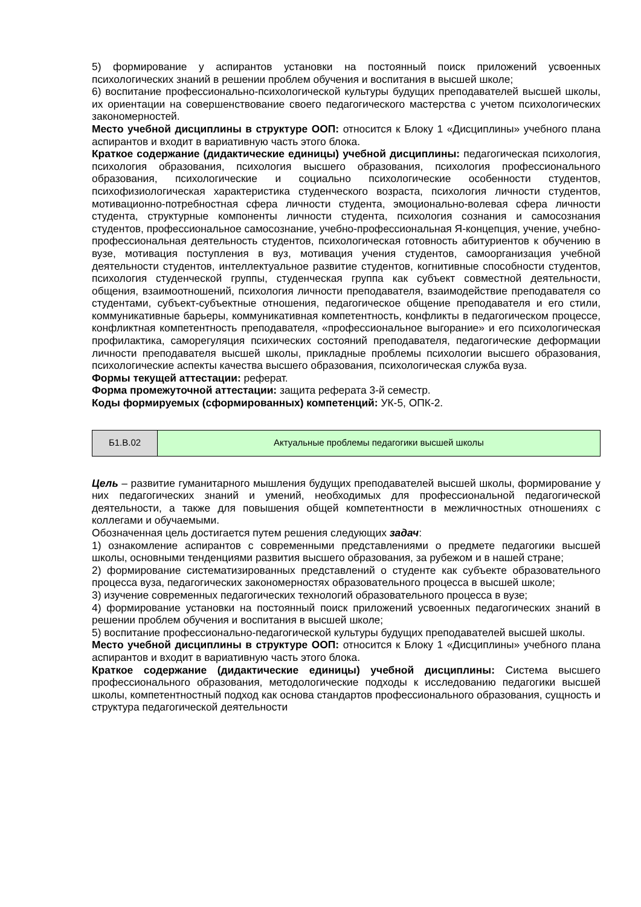5) формирование у аспирантов установки на постоянный поиск приложений усвоенных психологических знаний в решении проблем обучения и воспитания в высшей школе;
6) воспитание профессионально-психологической культуры будущих преподавателей высшей школы, их ориентации на совершенствование своего педагогического мастерства с учетом психологических закономерностей.
Место учебной дисциплины в структуре ООП: относится к Блоку 1 «Дисциплины» учебного плана аспирантов и входит в вариативную часть этого блока.
Краткое содержание (дидактические единицы) учебной дисциплины: педагогическая психология, психология образования, психология высшего образования, психология профессионального образования, психологические и социально психологические особенности студентов, психофизиологическая характеристика студенческого возраста, психология личности студентов, мотивационно-потребностная сфера личности студента, эмоционально-волевая сфера личности студента, структурные компоненты личности студента, психология сознания и самосознания студентов, профессиональное самосознание, учебно-профессиональная Я-концепция, учение, учебно-профессиональная деятельность студентов, психологическая готовность абитуриентов к обучению в вузе, мотивация поступления в вуз, мотивация учения студентов, самоорганизация учебной деятельности студентов, интеллектуальное развитие студентов, когнитивные способности студентов, психология студенческой группы, студенческая группа как субъект совместной деятельности, общения, взаимоотношений, психология личности преподавателя, взаимодействие преподавателя со студентами, субъект-субъектные отношения, педагогическое общение преподавателя и его стили, коммуникативные барьеры, коммуникативная компетентность, конфликты в педагогическом процессе, конфликтная компетентность преподавателя, «профессиональное выгорание» и его психологическая профилактика, саморегуляция психических состояний преподавателя, педагогические деформации личности преподавателя высшей школы, прикладные проблемы психологии высшего образования, психологические аспекты качества высшего образования, психологическая служба вуза.
Формы текущей аттестации: реферат.
Форма промежуточной аттестации: защита реферата 3-й семестр.
Коды формируемых (сформированных) компетенций: УК-5, ОПК-2.
| Б1.В.02 | Актуальные проблемы педагогики высшей школы |
Цель – развитие гуманитарного мышления будущих преподавателей высшей школы, формирование у них педагогических знаний и умений, необходимых для профессиональной педагогической деятельности, а также для повышения общей компетентности в межличностных отношениях с коллегами и обучаемыми.
Обозначенная цель достигается путем решения следующих задач:
1) ознакомление аспирантов с современными представлениями о предмете педагогики высшей школы, основными тенденциями развития высшего образования, за рубежом и в нашей стране;
2) формирование систематизированных представлений о студенте как субъекте образовательного процесса вуза, педагогических закономерностях образовательного процесса в высшей школе;
3) изучение современных педагогических технологий образовательного процесса в вузе;
4) формирование установки на постоянный поиск приложений усвоенных педагогических знаний в решении проблем обучения и воспитания в высшей школе;
5) воспитание профессионально-педагогической культуры будущих преподавателей высшей школы.
Место учебной дисциплины в структуре ООП: относится к Блоку 1 «Дисциплины» учебного плана аспирантов и входит в вариативную часть этого блока.
Краткое содержание (дидактические единицы) учебной дисциплины: Система высшего профессионального образования, методологические подходы к исследованию педагогики высшей школы, компетентностный подход как основа стандартов профессионального образования, сущность и структура педагогической деятельности